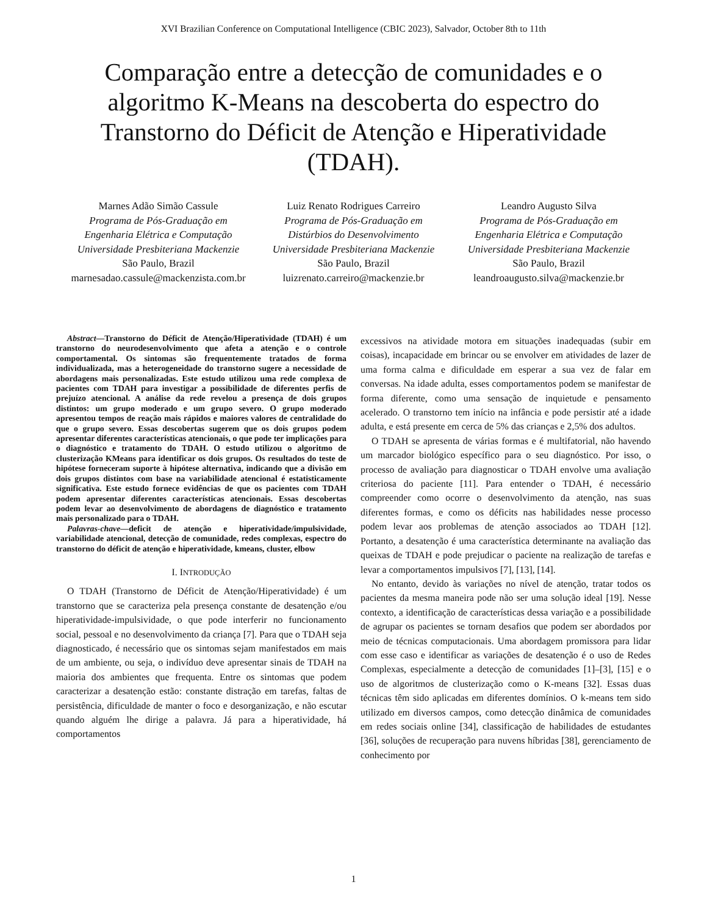XVI Brazilian Conference on Computational Intelligence (CBIC 2023), Salvador, October 8th to 11th
Comparação entre a detecção de comunidades e o algoritmo K-Means na descoberta do espectro do Transtorno do Déficit de Atenção e Hiperatividade (TDAH).
Marnes Adão Simão Cassule
Programa de Pós-Graduação em
Engenharia Elétrica e Computação
Universidade Presbiteriana Mackenzie
São Paulo, Brazil
marnesadao.cassule@mackenzista.com.br
Luiz Renato Rodrigues Carreiro
Programa de Pós-Graduação em
Distúrbios do Desenvolvimento
Universidade Presbiteriana Mackenzie
São Paulo, Brazil
luizrenato.carreiro@mackenzie.br
Leandro Augusto Silva
Programa de Pós-Graduação em
Engenharia Elétrica e Computação
Universidade Presbiteriana Mackenzie
São Paulo, Brazil
leandroaugusto.silva@mackenzie.br
Abstract—Transtorno do Déficit de Atenção/Hiperatividade (TDAH) é um transtorno do neurodesenvolvimento que afeta a atenção e o controle comportamental. Os sintomas são frequentemente tratados de forma individualizada, mas a heterogeneidade do transtorno sugere a necessidade de abordagens mais personalizadas. Este estudo utilizou uma rede complexa de pacientes com TDAH para investigar a possibilidade de diferentes perfis de prejuízo atencional. A análise da rede revelou a presença de dois grupos distintos: um grupo moderado e um grupo severo. O grupo moderado apresentou tempos de reação mais rápidos e maiores valores de centralidade do que o grupo severo. Essas descobertas sugerem que os dois grupos podem apresentar diferentes características atencionais, o que pode ter implicações para o diagnóstico e tratamento do TDAH. O estudo utilizou o algoritmo de clusterização KMeans para identificar os dois grupos. Os resultados do teste de hipótese forneceram suporte à hipótese alternativa, indicando que a divisão em dois grupos distintos com base na variabilidade atencional é estatisticamente significativa. Este estudo fornece evidências de que os pacientes com TDAH podem apresentar diferentes características atencionais. Essas descobertas podem levar ao desenvolvimento de abordagens de diagnóstico e tratamento mais personalizado para o TDAH.
Palavras-chave—deficit de atenção e hiperatividade/impulsividade, variabilidade atencional, detecção de comunidade, redes complexas, espectro do transtorno do déficit de atenção e hiperatividade, kmeans, cluster, elbow
I. INTRODUÇÃO
O TDAH (Transtorno de Déficit de Atenção/Hiperatividade) é um transtorno que se caracteriza pela presença constante de desatenção e/ou hiperatividade-impulsividade, o que pode interferir no funcionamento social, pessoal e no desenvolvimento da criança [7]. Para que o TDAH seja diagnosticado, é necessário que os sintomas sejam manifestados em mais de um ambiente, ou seja, o indivíduo deve apresentar sinais de TDAH na maioria dos ambientes que frequenta. Entre os sintomas que podem caracterizar a desatenção estão: constante distração em tarefas, faltas de persistência, dificuldade de manter o foco e desorganização, e não escutar quando alguém lhe dirige a palavra. Já para a hiperatividade, há comportamentos
excessivos na atividade motora em situações inadequadas (subir em coisas), incapacidade em brincar ou se envolver em atividades de lazer de uma forma calma e dificuldade em esperar a sua vez de falar em conversas. Na idade adulta, esses comportamentos podem se manifestar de forma diferente, como uma sensação de inquietude e pensamento acelerado. O transtorno tem início na infância e pode persistir até a idade adulta, e está presente em cerca de 5% das crianças e 2,5% dos adultos.
O TDAH se apresenta de várias formas e é multifatorial, não havendo um marcador biológico específico para o seu diagnóstico. Por isso, o processo de avaliação para diagnosticar o TDAH envolve uma avaliação criteriosa do paciente [11]. Para entender o TDAH, é necessário compreender como ocorre o desenvolvimento da atenção, nas suas diferentes formas, e como os déficits nas habilidades nesse processo podem levar aos problemas de atenção associados ao TDAH [12]. Portanto, a desatenção é uma característica determinante na avaliação das queixas de TDAH e pode prejudicar o paciente na realização de tarefas e levar a comportamentos impulsivos [7], [13], [14].
No entanto, devido às variações no nível de atenção, tratar todos os pacientes da mesma maneira pode não ser uma solução ideal [19]. Nesse contexto, a identificação de características dessa variação e a possibilidade de agrupar os pacientes se tornam desafios que podem ser abordados por meio de técnicas computacionais. Uma abordagem promissora para lidar com esse caso e identificar as variações de desatenção é o uso de Redes Complexas, especialmente a detecção de comunidades [1]–[3], [15] e o uso de algoritmos de clusterização como o K-means [32]. Essas duas técnicas têm sido aplicadas em diferentes domínios. O k-means tem sido utilizado em diversos campos, como detecção dinâmica de comunidades em redes sociais online [34], classificação de habilidades de estudantes [36], soluções de recuperação para nuvens híbridas [38], gerenciamento de conhecimento por
1